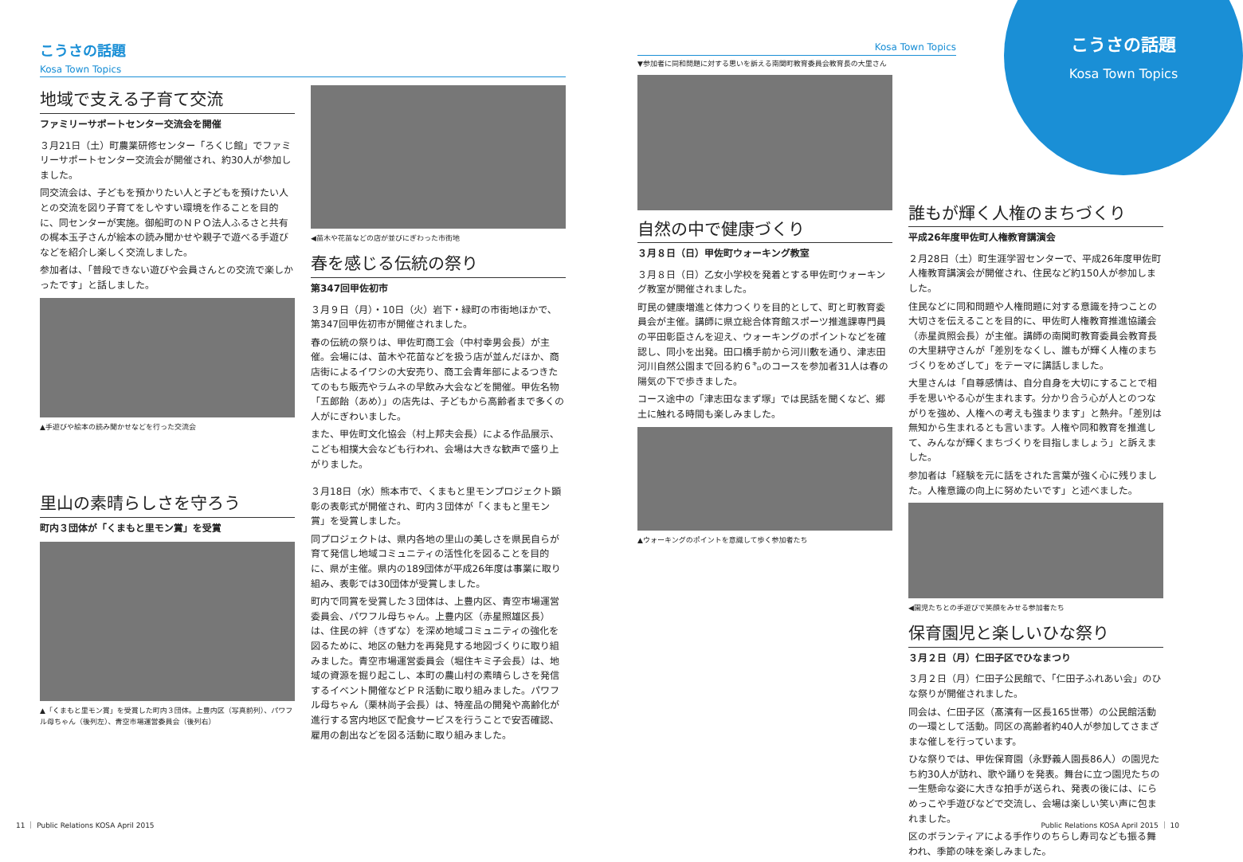こうさの話題
Kosa Town Topics
地域で支える子育て交流
ファミリーサポートセンター交流会を開催
３月21日（土）町農業研修センター「ろくじ館」でファミリーサポートセンター交流会が開催され、約30人が参加しました。
同交流会は、子どもを預かりたい人と子どもを預けたい人との交流を図り子育てをしやすい環境を作ることを目的に、同センターが実施。御船町のＮＰＯ法人ふるさと共有の梶本玉子さんが絵本の読み聞かせや親子で遊べる手遊びなどを紹介し楽しく交流しました。
参加者は、「普段できない遊びや会員さんとの交流で楽しかったです」と話しました。
▲手遊びや絵本の読み聞かせなどを行った交流会
◀苗木や花苗などの店が並びにぎわった市街地
春を感じる伝統の祭り
第347回甲佐初市
３月９日（月）・10日（火）岩下・緑町の市街地ほかで、第347回甲佐初市が開催されました。
春の伝統の祭りは、甲佐町商工会（中村幸男会長）が主催。会場には、苗木や花苗などを扱う店が並んだほか、商店街によるイワシの大安売り、商工会青年部によるつきたてのもち販売やラムネの早飲み大会などを開催。甲佐名物「五郎飴（あめ）」の店先は、子どもから高齢者まで多くの人がにぎわいました。
また、甲佐町文化協会（村上邦夫会長）による作品展示、こども相撲大会なども行われ、会場は大きな歓声で盛り上がりました。
里山の素晴らしさを守ろう
町内３団体が「くまもと里モン賞」を受賞
▲「くまもと里モン賞」を受賞した町内３団体。上豊内区（写真前列）、パワフル母ちゃん（後列左）、青空市場運営委員会（後列右）
３月18日（水）熊本市で、くまもと里モンプロジェクト顕彰の表彰式が開催され、町内３団体が「くまもと里モン賞」を受賞しました。
同プロジェクトは、県内各地の里山の美しさを県民自らが育て発信し地域コミュニティの活性化を図ることを目的に、県が主催。県内の189団体が平成26年度は事業に取り組み、表彰では30団体が受賞しました。
町内で同賞を受賞した３団体は、上豊内区、青空市場運営委員会、パワフル母ちゃん。上豊内区（赤星照雄区長）は、住民の絆（きずな）を深め地域コミュニティの強化を図るために、地区の魅力を再発見する地図づくりに取り組みました。青空市場運営委員会（堀住キミ子会長）は、地域の資源を掘り起こし、本町の農山村の素晴らしさを発信するイベント開催などＰＲ活動に取り組みました。パワフル母ちゃん（栗林尚子会長）は、特産品の開発や高齢化が進行する宮内地区で配食サービスを行うことで安否確認、雇用の創出などを図る活動に取り組みました。
こうさの話題
Kosa Town Topics
Kosa Town Topics
▼参加者に同和問題に対する思いを訴える南関町教育委員会教育長の大里さん
自然の中で健康づくり
３月８日（日）甲佐町ウォーキング教室
３月８日（日）乙女小学校を発着とする甲佐町ウォーキング教室が開催されました。
町民の健康増進と体力つくりを目的として、町と町教育委員会が主催。講師に県立総合体育館スポーツ推進課専門員の平田彰臣さんを迎え、ウォーキングのポイントなどを確認し、同小を出発。田口橋手前から河川敷を通り、津志田河川自然公園まで回る約６㌔のコースを参加者31人は春の陽気の下で歩きました。
コース途中の「津志田なまず塚」では民話を聞くなど、郷土に触れる時間も楽しみました。
▲ウォーキングのポイントを意識して歩く参加者たち
誰もが輝く人権のまちづくり
平成26年度甲佐町人権教育講演会
２月28日（土）町生涯学習センターで、平成26年度甲佐町人権教育講演会が開催され、住民など約150人が参加しました。
住民などに同和問題や人権問題に対する意識を持つことの大切さを伝えることを目的に、甲佐町人権教育推進協議会（赤星眞照会長）が主催。講師の南関町教育委員会教育長の大里耕守さんが「差別をなくし、誰もが輝く人権のまちづくりをめざして」をテーマに講話しました。
大里さんは「自尊感情は、自分自身を大切にすることで相手を思いやる心が生まれます。分かり合う心が人とのつながりを強め、人権への考えも強まります」と熱弁。「差別は無知から生まれるとも言います。人権や同和教育を推進して、みんなが輝くまちづくりを目指しましょう」と訴えました。
参加者は「経験を元に話をされた言葉が強く心に残りました。人権意識の向上に努めたいです」と述べました。
◀園児たちとの手遊びで笑顔をみせる参加者たち
保育園児と楽しいひな祭り
３月２日（月）仁田子区でひなまつり
３月２日（月）仁田子公民館で、「仁田子ふれあい会」のひな祭りが開催されました。
同会は、仁田子区（髙濱有一区長165世帯）の公民館活動の一環として活動。同区の高齢者約40人が参加してさまざまな催しを行っています。
ひな祭りでは、甲佐保育園（永野義人園長86人）の園児たち約30人が訪れ、歌や踊りを発表。舞台に立つ園児たちの一生懸命な姿に大きな拍手が送られ、発表の後には、にらめっこや手遊びなどで交流し、会場は楽しい笑い声に包まれました。
区のボランティアによる手作りのちらし寿司なども振る舞われ、季節の味を楽しみました。
11 ｜ Public Relations KOSA April 2015 Public Relations KOSA April 2015 ｜ 10